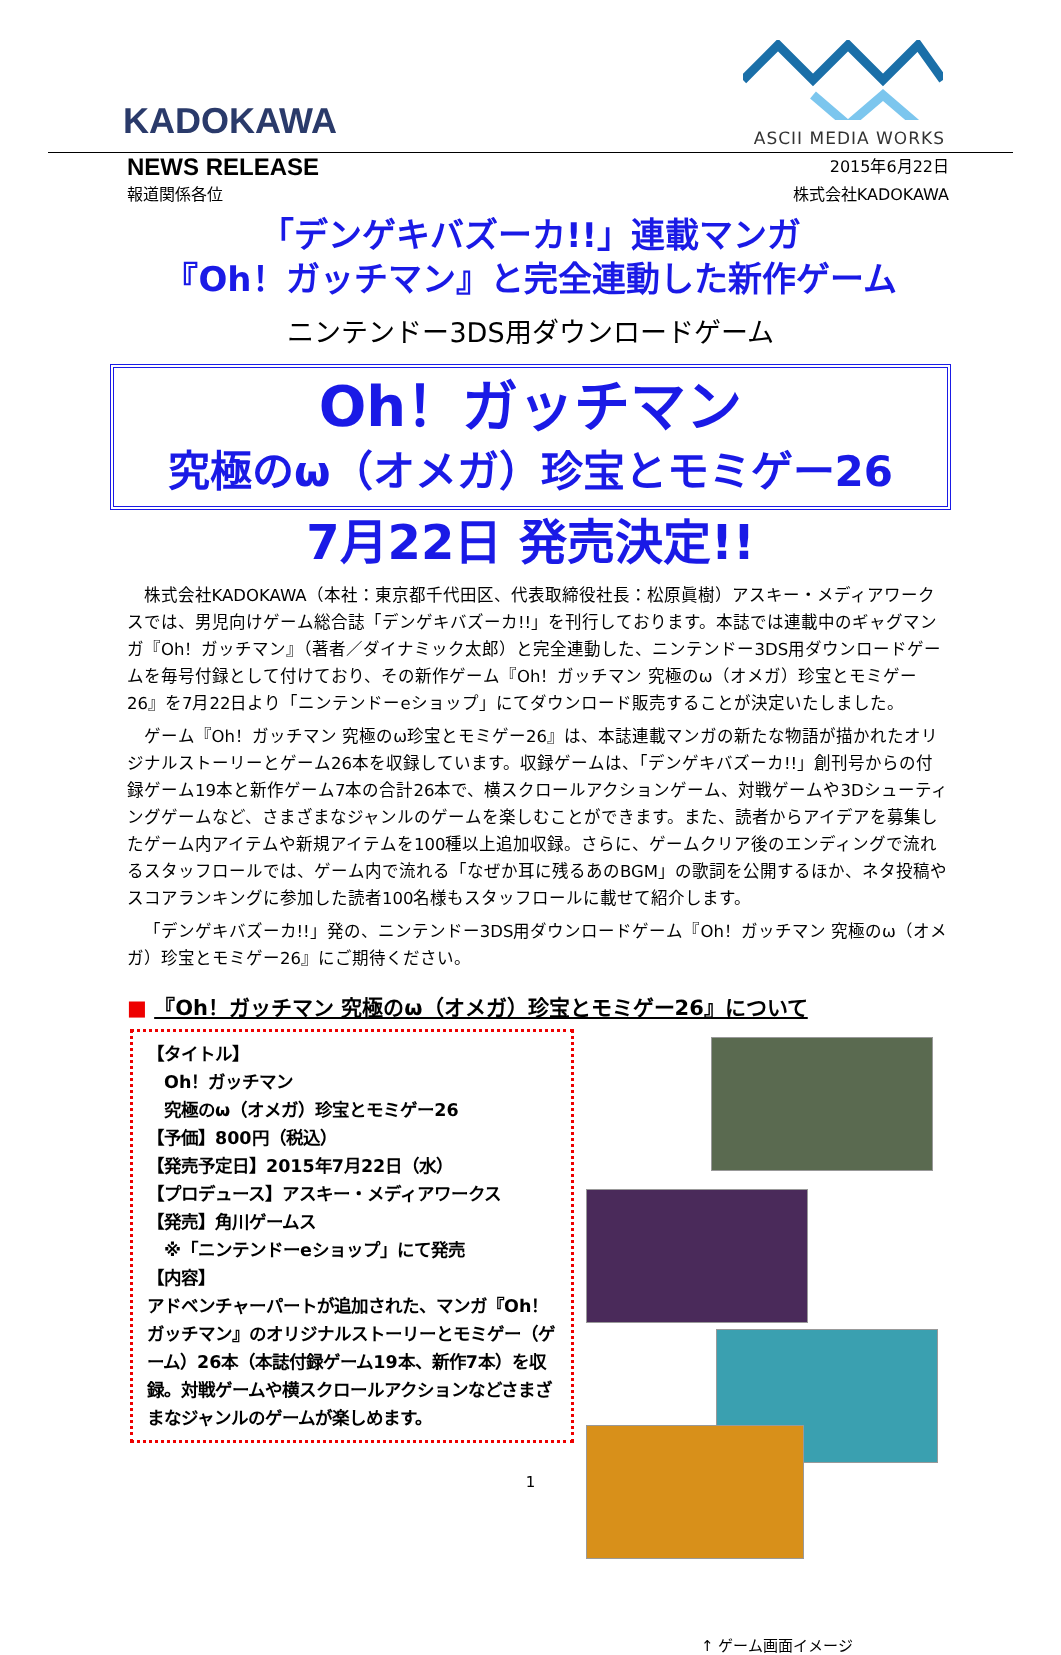KADOKAWA ASCII MEDIA WORKS
NEWS RELEASE
2015年6月22日
報道関係各位 株式会社KADOKAWA
「デンゲキバズーカ!!」連載マンガ
『Oh！ガッチマン』と完全連動した新作ゲーム
ニンテンドー3DS用ダウンロードゲーム
Oh！ガッチマン
究極のω（オメガ）珍宝とモミゲー26
7月22日 発売決定!!
株式会社KADOKAWA（本社：東京都千代田区、代表取締役社長：松原眞樹）アスキー・メディアワークスでは、男児向けゲーム総合誌「デンゲキバズーカ!!」を刊行しております。本誌では連載中のギャグマンガ『Oh！ガッチマン』（著者／ダイナミック太郎）と完全連動した、ニンテンドー3DS用ダウンロードゲームを毎号付録として付けており、その新作ゲーム『Oh！ガッチマン 究極のω（オメガ）珍宝とモミゲー26』を7月22日より「ニンテンドーeショップ」にてダウンロード販売することが決定いたしました。
ゲーム『Oh！ガッチマン 究極のω珍宝とモミゲー26』は、本誌連載マンガの新たな物語が描かれたオリジナルストーリーとゲーム26本を収録しています。収録ゲームは、「デンゲキバズーカ!!」創刊号からの付録ゲーム19本と新作ゲーム7本の合計26本で、横スクロールアクションゲーム、対戦ゲームや3Dシューティングゲームなど、さまざまなジャンルのゲームを楽しむことができます。また、読者からアイデアを募集したゲーム内アイテムや新規アイテムを100種以上追加収録。さらに、ゲームクリア後のエンディングで流れるスタッフロールでは、ゲーム内で流れる「なぜか耳に残るあのBGM」の歌詞を公開するほか、ネタ投稿やスコアランキングに参加した読者100名様もスタッフロールに載せて紹介します。
「デンゲキバズーカ!!」発の、ニンテンドー3DS用ダウンロードゲーム『Oh！ガッチマン 究極のω（オメガ）珍宝とモミゲー26』にご期待ください。
■ 『Oh！ガッチマン 究極のω（オメガ）珍宝とモミゲー26』について
【タイトル】
　Oh！ガッチマン
　究極のω（オメガ）珍宝とモミゲー26
【予価】800円（税込）
【発売予定日】2015年7月22日（水）
【プロデュース】アスキー・メディアワークス
【発売】角川ゲームス
　※「ニンテンドーeショップ」にて発売
【内容】
アドベンチャーパートが追加された、マンガ『Oh！ガッチマン』のオリジナルストーリーとモミゲー（ゲーム）26本（本誌付録ゲーム19本、新作7本）を収録。対戦ゲームや横スクロールアクションなどさまざまなジャンルのゲームが楽しめます。
↑ ゲーム画面イメージ
1